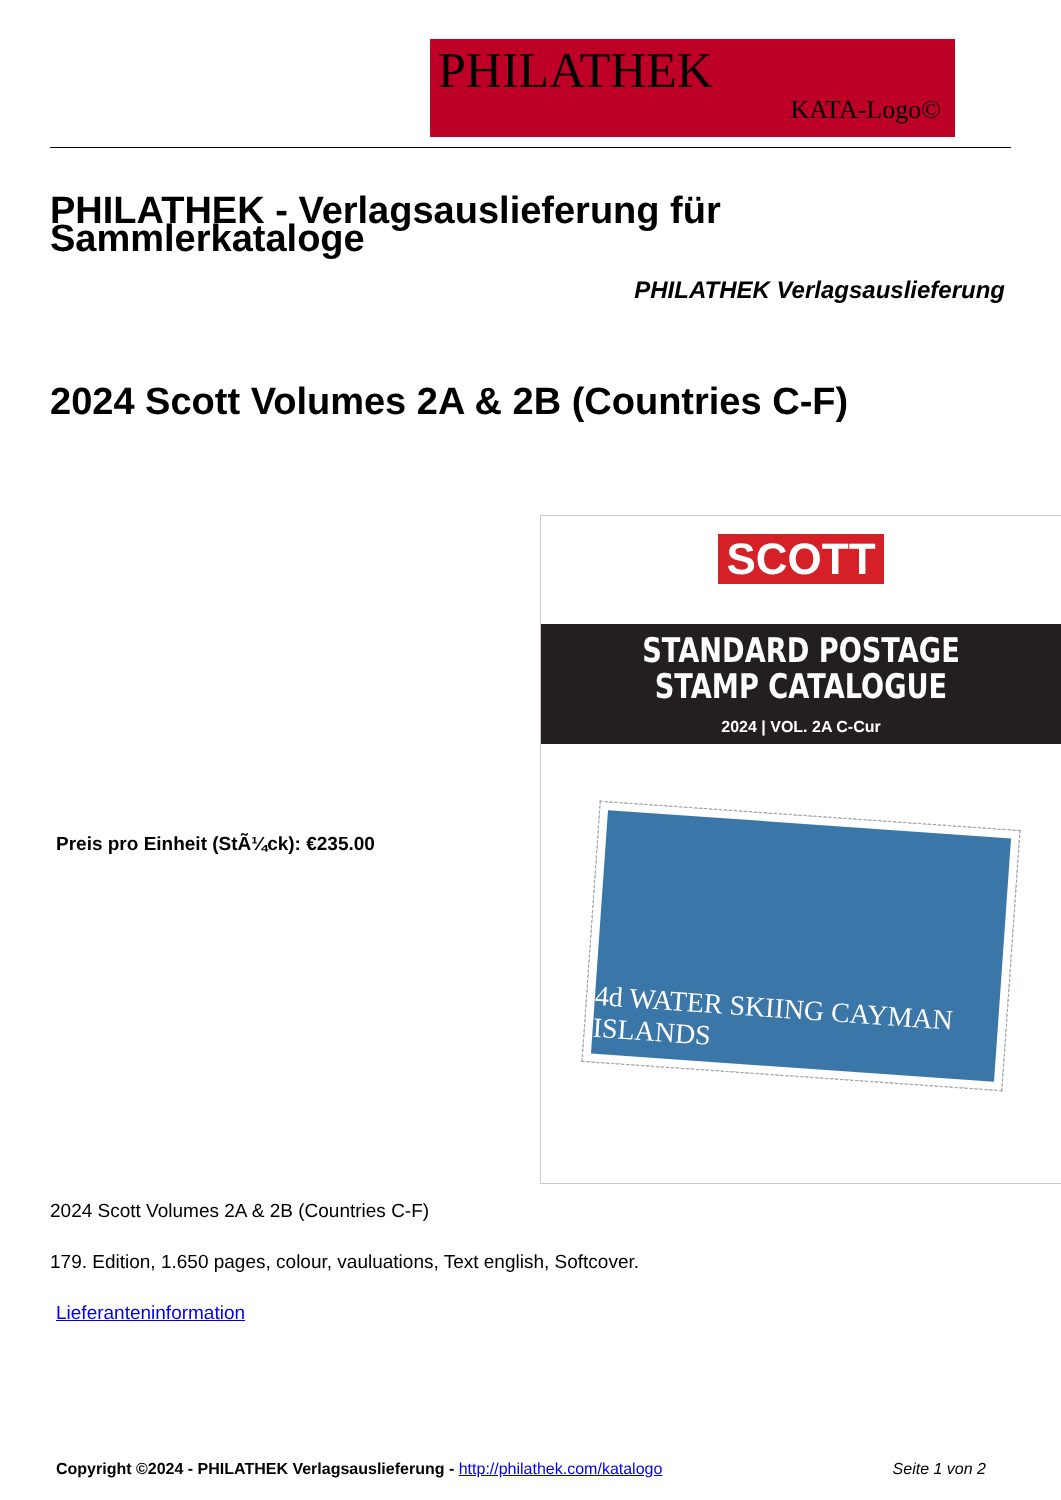PHILATHEK
KATA-Logo©
PHILATHEK - Verlagsauslieferung für Sammlerkataloge
PHILATHEK Verlagsauslieferung
2024 Scott Volumes 2A & 2B (Countries C-F)
SCOTT
STANDARD POSTAGE
STAMP CATALOGUE
2024 | VOL. 2A C-Cur
4d WATER SKIING CAYMAN ISLANDS
Preis pro Einheit (StÃ¼ck): €235.00
2024 Scott Volumes 2A & 2B (Countries C-F)
179. Edition, 1.650 pages, colour, vauluations, Text english, Softcover.
Lieferanteninformation
Copyright ©2024 - PHILATHEK Verlagsauslieferung - http://philathek.com/katalogo Seite 1 von 2